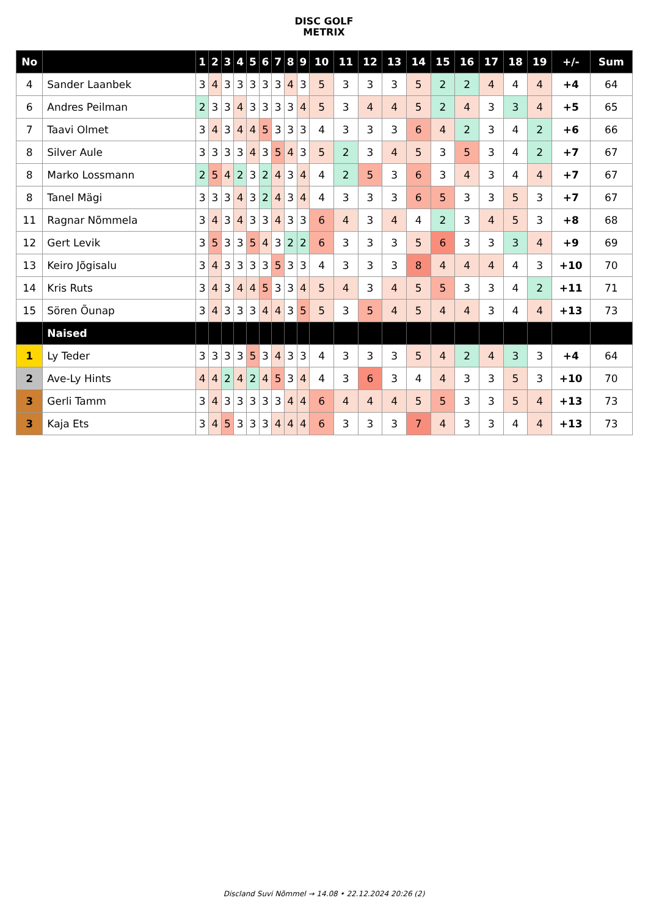DISC GOLF
METRIX
| No | | 1 | 2 | 3 | 4 | 5 | 6 | 7 | 8 | 9 | 10 | 11 | 12 | 13 | 14 | 15 | 16 | 17 | 18 | 19 | +/- | Sum |
| --- | --- | --- | --- | --- | --- | --- | --- | --- | --- | --- | --- | --- | --- | --- | --- | --- | --- | --- | --- | --- | --- | --- |
| 4 | Sander Laanbek | 3 | 4 | 3 | 3 | 3 | 3 | 3 | 4 | 3 | 5 | 3 | 3 | 3 | 5 | 2 | 2 | 4 | 4 | 4 | +4 | 64 |
| 6 | Andres Peilman | 2 | 3 | 3 | 4 | 3 | 3 | 3 | 3 | 4 | 5 | 3 | 4 | 4 | 5 | 2 | 4 | 3 | 3 | 4 | +5 | 65 |
| 7 | Taavi Olmet | 3 | 4 | 3 | 4 | 4 | 5 | 3 | 3 | 3 | 4 | 3 | 3 | 3 | 6 | 4 | 2 | 3 | 4 | 2 | +6 | 66 |
| 8 | Silver Aule | 3 | 3 | 3 | 3 | 4 | 3 | 5 | 4 | 3 | 5 | 2 | 3 | 4 | 5 | 3 | 5 | 3 | 4 | 2 | +7 | 67 |
| 8 | Marko Lossmann | 2 | 5 | 4 | 2 | 3 | 2 | 4 | 3 | 4 | 4 | 2 | 5 | 3 | 6 | 3 | 4 | 3 | 4 | 4 | +7 | 67 |
| 8 | Tanel Mägi | 3 | 3 | 3 | 4 | 3 | 2 | 4 | 3 | 4 | 4 | 3 | 3 | 3 | 6 | 5 | 3 | 3 | 5 | 3 | +7 | 67 |
| 11 | Ragnar Nõmmela | 3 | 4 | 3 | 4 | 3 | 3 | 4 | 3 | 3 | 6 | 4 | 3 | 4 | 4 | 2 | 3 | 4 | 5 | 3 | +8 | 68 |
| 12 | Gert Levik | 3 | 5 | 3 | 3 | 5 | 4 | 3 | 2 | 2 | 6 | 3 | 3 | 3 | 5 | 6 | 3 | 3 | 3 | 4 | +9 | 69 |
| 13 | Keiro Jõgisalu | 3 | 4 | 3 | 3 | 3 | 3 | 5 | 3 | 3 | 4 | 3 | 3 | 3 | 8 | 4 | 4 | 4 | 4 | 3 | +10 | 70 |
| 14 | Kris Ruts | 3 | 4 | 3 | 4 | 4 | 5 | 3 | 3 | 4 | 5 | 4 | 3 | 4 | 5 | 5 | 3 | 3 | 4 | 2 | +11 | 71 |
| 15 | Sören Õunap | 3 | 4 | 3 | 3 | 3 | 4 | 4 | 3 | 5 | 5 | 3 | 5 | 4 | 5 | 4 | 4 | 3 | 4 | 4 | +13 | 73 |
| | Naised | | | | | | | | | | | | | | | | | | | | | |
| 1 | Ly Teder | 3 | 3 | 3 | 3 | 5 | 3 | 4 | 3 | 3 | 4 | 3 | 3 | 3 | 5 | 4 | 2 | 4 | 3 | 3 | +4 | 64 |
| 2 | Ave-Ly Hints | 4 | 4 | 2 | 4 | 2 | 4 | 5 | 3 | 4 | 4 | 3 | 6 | 3 | 4 | 4 | 3 | 3 | 5 | 3 | +10 | 70 |
| 3 | Gerli Tamm | 3 | 4 | 3 | 3 | 3 | 3 | 3 | 4 | 4 | 6 | 4 | 4 | 4 | 5 | 5 | 3 | 3 | 5 | 4 | +13 | 73 |
| 3 | Kaja Ets | 3 | 4 | 5 | 3 | 3 | 3 | 4 | 4 | 4 | 6 | 3 | 3 | 3 | 7 | 4 | 3 | 3 | 4 | 4 | +13 | 73 |
Discland Suvi Nõmmel → 14.08 • 22.12.2024 20:26 (2)